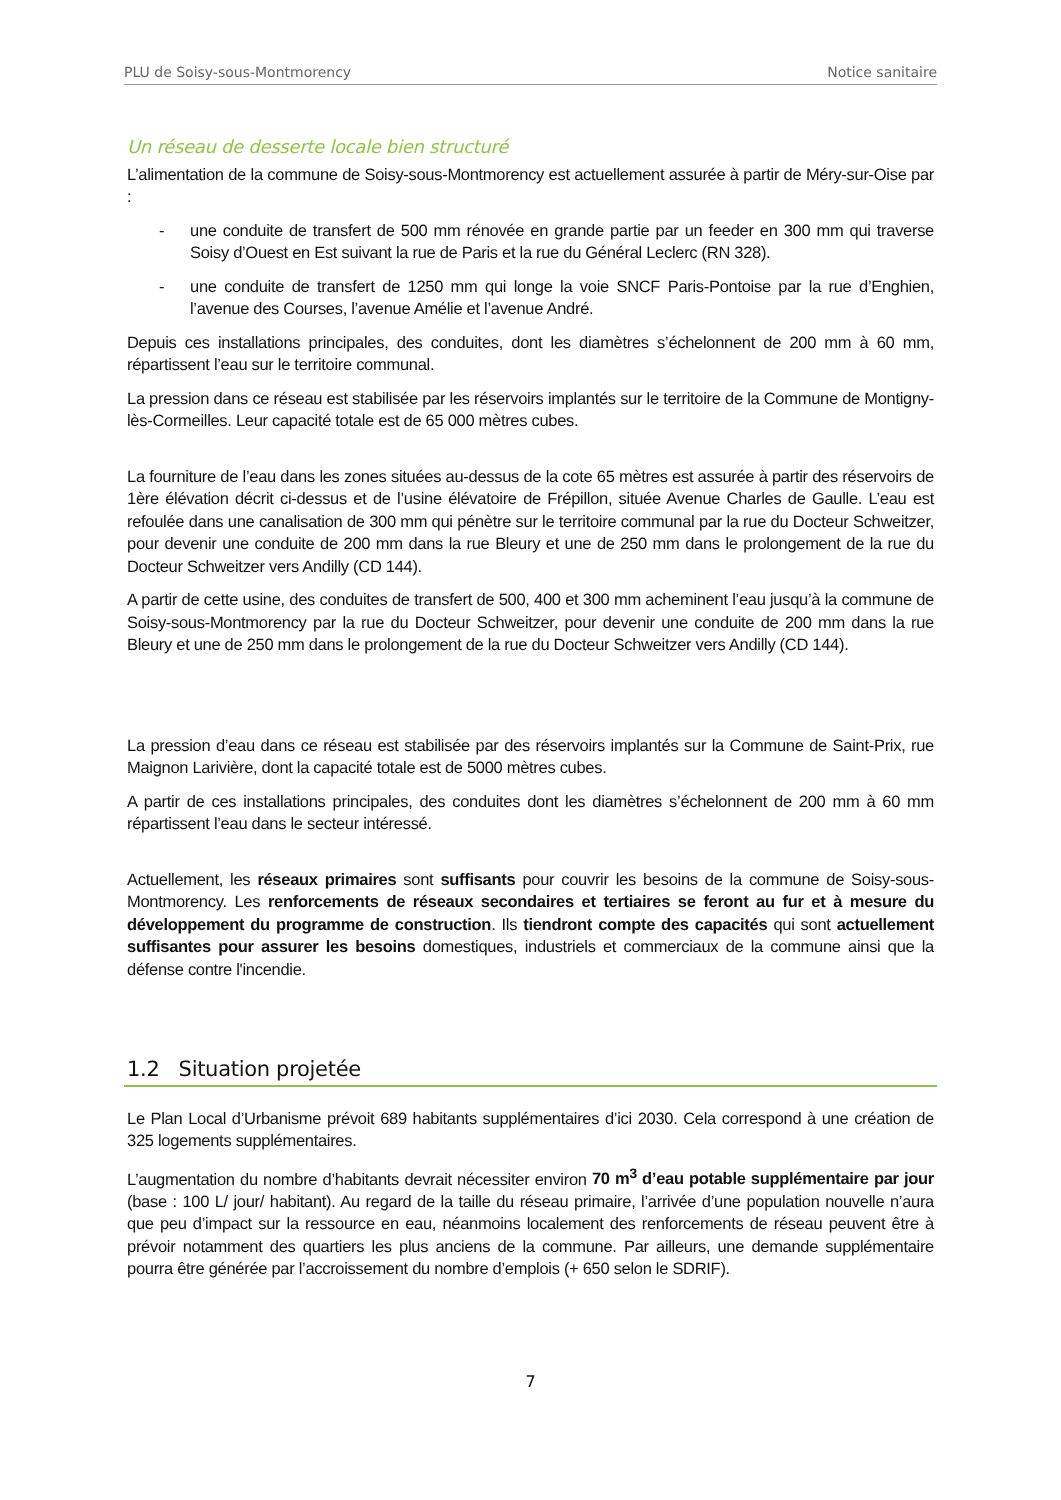PLU de Soisy-sous-Montmorency Notice sanitaire
Un réseau de desserte locale bien structuré
L’alimentation de la commune de Soisy-sous-Montmorency est actuellement assurée à partir de Méry-sur-Oise par :
- une conduite de transfert de 500 mm rénovée en grande partie par un feeder en 300 mm qui traverse Soisy d’Ouest en Est suivant la rue de Paris et la rue du Général Leclerc (RN 328).
- une conduite de transfert de 1250 mm qui longe la voie SNCF Paris-Pontoise par la rue d’Enghien, l’avenue des Courses, l’avenue Amélie et l’avenue André.
Depuis ces installations principales, des conduites, dont les diamètres s’échelonnent de 200 mm à 60 mm, répartissent l’eau sur le territoire communal.
La pression dans ce réseau est stabilisée par les réservoirs implantés sur le territoire de la Commune de Montigny-lès-Cormeilles. Leur capacité totale est de 65 000 mètres cubes.
La fourniture de l’eau dans les zones situées au-dessus de la cote 65 mètres est assurée à partir des réservoirs de 1ère élévation décrit ci-dessus et de l’usine élévatoire de Frépillon, située Avenue Charles de Gaulle. L’eau est refoulée dans une canalisation de 300 mm qui pénètre sur le territoire communal par la rue du Docteur Schweitzer, pour devenir une conduite de 200 mm dans la rue Bleury et une de 250 mm dans le prolongement de la rue du Docteur Schweitzer vers Andilly (CD 144).
A partir de cette usine, des conduites de transfert de 500, 400 et 300 mm acheminent l’eau jusqu’à la commune de Soisy-sous-Montmorency par la rue du Docteur Schweitzer, pour devenir une conduite de 200 mm dans la rue Bleury et une de 250 mm dans le prolongement de la rue du Docteur Schweitzer vers Andilly (CD 144).
La pression d’eau dans ce réseau est stabilisée par des réservoirs implantés sur la Commune de Saint-Prix, rue Maignon Larivière, dont la capacité totale est de 5000 mètres cubes.
A partir de ces installations principales, des conduites dont les diamètres s’échelonnent de 200 mm à 60 mm répartissent l’eau dans le secteur intéressé.
Actuellement, les réseaux primaires sont suffisants pour couvrir les besoins de la commune de Soisy-sous-Montmorency. Les renforcements de réseaux secondaires et tertiaires se feront au fur et à mesure du développement du programme de construction. Ils tiendront compte des capacités qui sont actuellement suffisantes pour assurer les besoins domestiques, industriels et commerciaux de la commune ainsi que la défense contre l'incendie.
1.2 Situation projetée
Le Plan Local d’Urbanisme prévoit 689 habitants supplémentaires d’ici 2030. Cela correspond à une création de 325 logements supplémentaires.
L’augmentation du nombre d’habitants devrait nécessiter environ 70 m<sup>3</sup> d’eau potable supplémentaire par jour (base : 100 L/ jour/ habitant). Au regard de la taille du réseau primaire, l’arrivée d’une population nouvelle n’aura que peu d’impact sur la ressource en eau, néanmoins localement des renforcements de réseau peuvent être à prévoir notamment des quartiers les plus anciens de la commune. Par ailleurs, une demande supplémentaire pourra être générée par l’accroissement du nombre d’emplois (+ 650 selon le SDRIF).
7